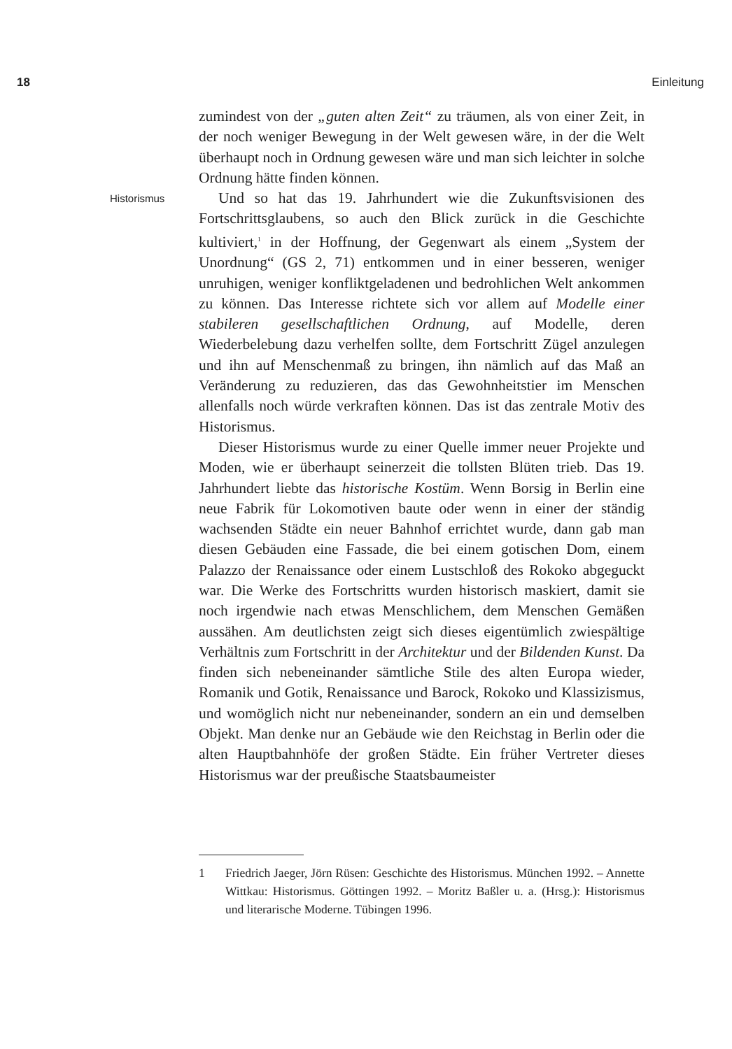18 Einleitung
zumindest von der „guten alten Zeit“ zu träumen, als von einer Zeit, in der noch weniger Bewegung in der Welt gewesen wäre, in der die Welt überhaupt noch in Ordnung gewesen wäre und man sich leichter in solche Ordnung hätte finden können.
Historismus Und so hat das 19. Jahrhundert wie die Zukunftsvisionen des Fortschrittsglaubens, so auch den Blick zurück in die Geschichte kultiviert,<sup>1</sup> in der Hoffnung, der Gegenwart als einem „System der Unordnung“ (GS 2, 71) entkommen und in einer besseren, weniger unruhigen, weniger konfliktgeladenen und bedrohlichen Welt ankommen zu können. Das Interesse richtete sich vor allem auf Modelle einer stabileren gesellschaftlichen Ordnung, auf Modelle, deren Wiederbelebung dazu verhelfen sollte, dem Fortschritt Zügel anzulegen und ihn auf Menschenmaß zu bringen, ihn nämlich auf das Maß an Veränderung zu reduzieren, das das Gewohnheitstier im Menschen allenfalls noch würde verkraften können. Das ist das zentrale Motiv des Historismus.
Dieser Historismus wurde zu einer Quelle immer neuer Projekte und Moden, wie er überhaupt seinerzeit die tollsten Blüten trieb. Das 19. Jahrhundert liebte das historische Kostüm. Wenn Borsig in Berlin eine neue Fabrik für Lokomotiven baute oder wenn in einer der ständig wachsenden Städte ein neuer Bahnhof errichtet wurde, dann gab man diesen Gebäuden eine Fassade, die bei einem gotischen Dom, einem Palazzo der Renaissance oder einem Lustschloß des Rokoko abgeguckt war. Die Werke des Fortschritts wurden historisch maskiert, damit sie noch irgendwie nach etwas Menschlichem, dem Menschen Gemäßen aussähen. Am deutlichsten zeigt sich dieses eigentümlich zwiespältige Verhältnis zum Fortschritt in der Architektur und der Bildenden Kunst. Da finden sich nebeneinander sämtliche Stile des alten Europa wieder, Romanik und Gotik, Renaissance und Barock, Rokoko und Klassizismus, und womöglich nicht nur nebeneinander, sondern an ein und demselben Objekt. Man denke nur an Gebäude wie den Reichstag in Berlin oder die alten Hauptbahnhöfe der großen Städte. Ein früher Vertreter dieses Historismus war der preußische Staatsbaumeister
1 Friedrich Jaeger, Jörn Rüsen: Geschichte des Historismus. München 1992. – Annette Wittkau: Historismus. Göttingen 1992. – Moritz Baßler u. a. (Hrsg.): Historismus und literarische Moderne. Tübingen 1996.